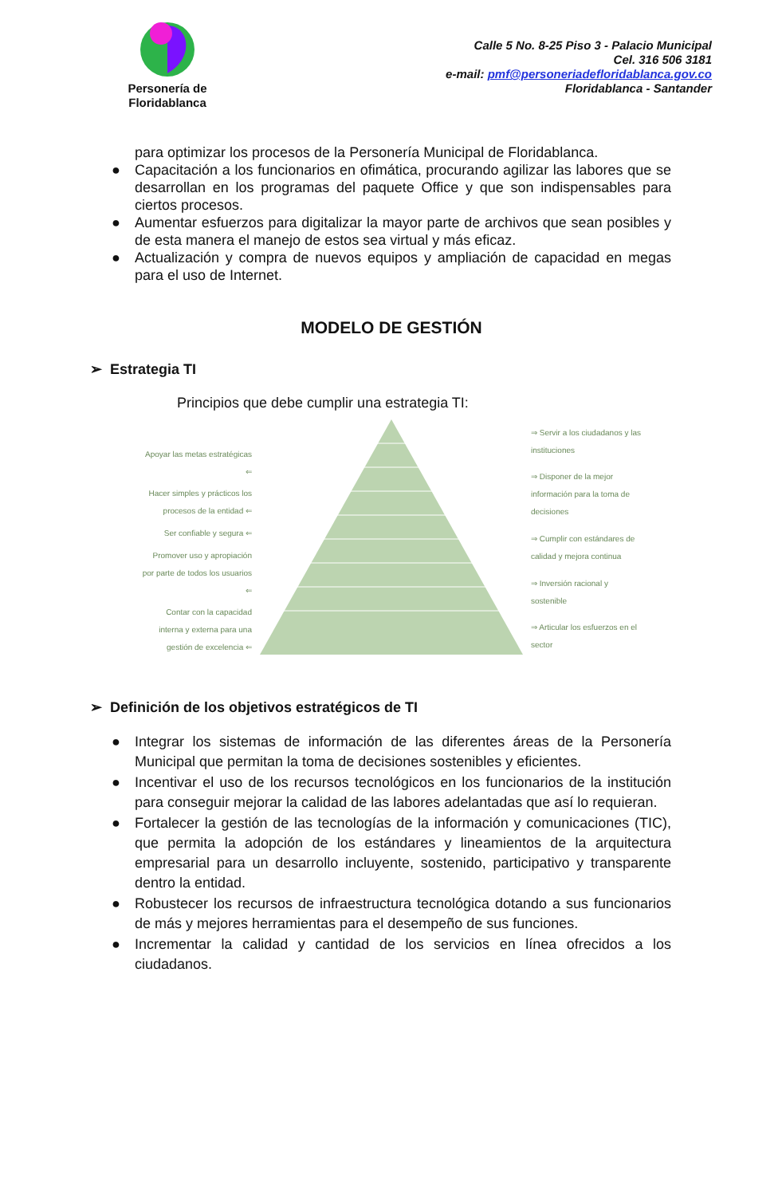Personería de
Floridablanca
Calle 5 No. 8-25 Piso 3 - Palacio Municipal
Cel. 316 506 3181
e-mail: pmf@personeriadefloridablanca.gov.co
Floridablanca - Santander
para optimizar los procesos de la Personería Municipal de Floridablanca.
● Capacitación a los funcionarios en ofimática, procurando agilizar las labores que se desarrollan en los programas del paquete Office y que son indispensables para ciertos procesos.
● Aumentar esfuerzos para digitalizar la mayor parte de archivos que sean posibles y de esta manera el manejo de estos sea virtual y más eficaz.
● Actualización y compra de nuevos equipos y ampliación de capacidad en megas para el uso de Internet.
MODELO DE GESTIÓN
➢ Estrategia TI
Principios que debe cumplir una estrategia TI:
Apoyar las metas estratégicas ⇐
Hacer simples y prácticos los procesos de la entidad ⇐
Ser confiable y segura ⇐
Promover uso y apropiación por parte de todos los usuarios ⇐
Contar con la capacidad interna y externa para una gestión de excelencia ⇐
⇒ Servir a los ciudadanos y las instituciones
⇒ Disponer de la mejor información para la toma de decisiones
⇒ Cumplir con estándares de calidad y mejora continua
⇒ Inversión racional y sostenible
⇒ Articular los esfuerzos en el sector
➢ Definición de los objetivos estratégicos de TI
● Integrar los sistemas de información de las diferentes áreas de la Personería Municipal que permitan la toma de decisiones sostenibles y eficientes.
● Incentivar el uso de los recursos tecnológicos en los funcionarios de la institución para conseguir mejorar la calidad de las labores adelantadas que así lo requieran.
● Fortalecer la gestión de las tecnologías de la información y comunicaciones (TIC), que permita la adopción de los estándares y lineamientos de la arquitectura empresarial para un desarrollo incluyente, sostenido, participativo y transparente dentro la entidad.
● Robustecer los recursos de infraestructura tecnológica dotando a sus funcionarios de más y mejores herramientas para el desempeño de sus funciones.
● Incrementar la calidad y cantidad de los servicios en línea ofrecidos a los ciudadanos.